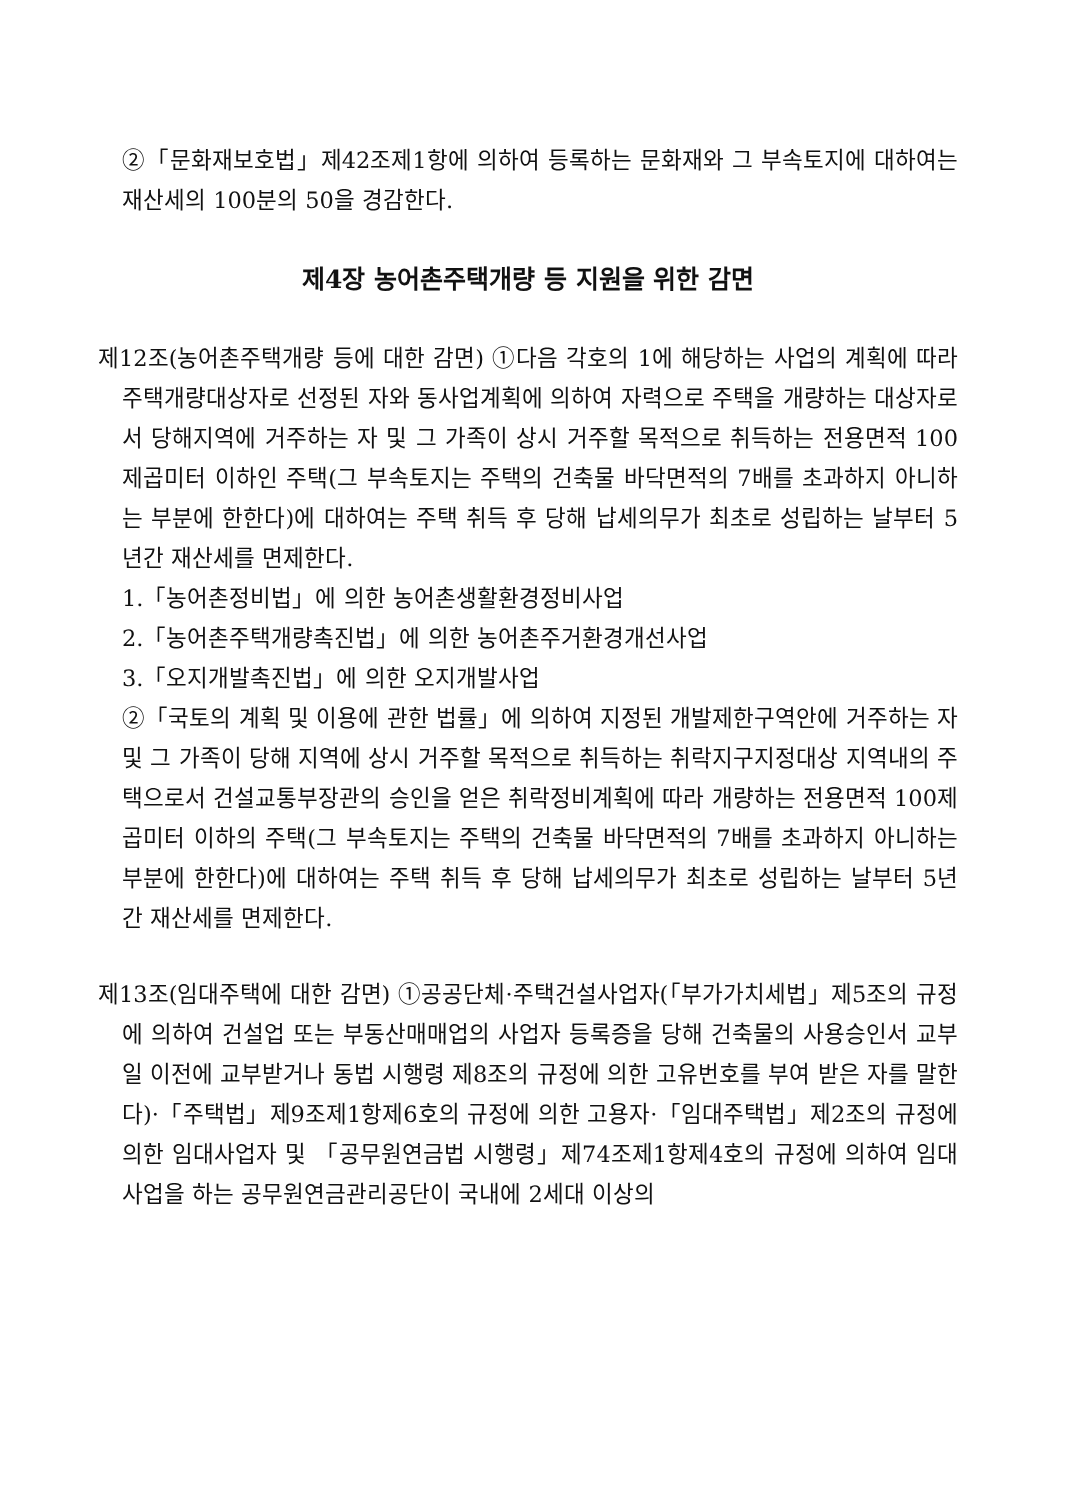②「문화재보호법」제42조제1항에 의하여 등록하는 문화재와 그 부속토지에 대하여는 재산세의 100분의 50을 경감한다.
제4장 농어촌주택개량 등 지원을 위한 감면
제12조(농어촌주택개량 등에 대한 감면) ①다음 각호의 1에 해당하는 사업의 계획에 따라 주택개량대상자로 선정된 자와 동사업계획에 의하여 자력으로 주택을 개량하는 대상자로서 당해지역에 거주하는 자 및 그 가족이 상시 거주할 목적으로 취득하는 전용면적 100제곱미터 이하인 주택(그 부속토지는 주택의 건축물 바닥면적의 7배를 초과하지 아니하는 부분에 한한다)에 대하여는 주택 취득 후 당해 납세의무가 최초로 성립하는 날부터 5년간 재산세를 면제한다.
1.「농어촌정비법」에 의한 농어촌생활환경정비사업
2.「농어촌주택개량촉진법」에 의한 농어촌주거환경개선사업
3.「오지개발촉진법」에 의한 오지개발사업
②「국토의 계획 및 이용에 관한 법률」에 의하여 지정된 개발제한구역안에 거주하는 자 및 그 가족이 당해 지역에 상시 거주할 목적으로 취득하는 취락지구지정대상 지역내의 주택으로서 건설교통부장관의 승인을 얻은 취락정비계획에 따라 개량하는 전용면적 100제곱미터 이하의 주택(그 부속토지는 주택의 건축물 바닥면적의 7배를 초과하지 아니하는 부분에 한한다)에 대하여는 주택 취득 후 당해 납세의무가 최초로 성립하는 날부터 5년간 재산세를 면제한다.
제13조(임대주택에 대한 감면) ①공공단체·주택건설사업자(「부가가치세법」제5조의 규정에 의하여 건설업 또는 부동산매매업의 사업자 등록증을 당해 건축물의 사용승인서 교부일 이전에 교부받거나 동법 시행령 제8조의 규정에 의한 고유번호를 부여 받은 자를 말한다)·「주택법」제9조제1항제6호의 규정에 의한 고용자·「임대주택법」제2조의 규정에 의한 임대사업자 및 「공무원연금법 시행령」제74조제1항제4호의 규정에 의하여 임대사업을 하는 공무원연금관리공단이 국내에 2세대 이상의